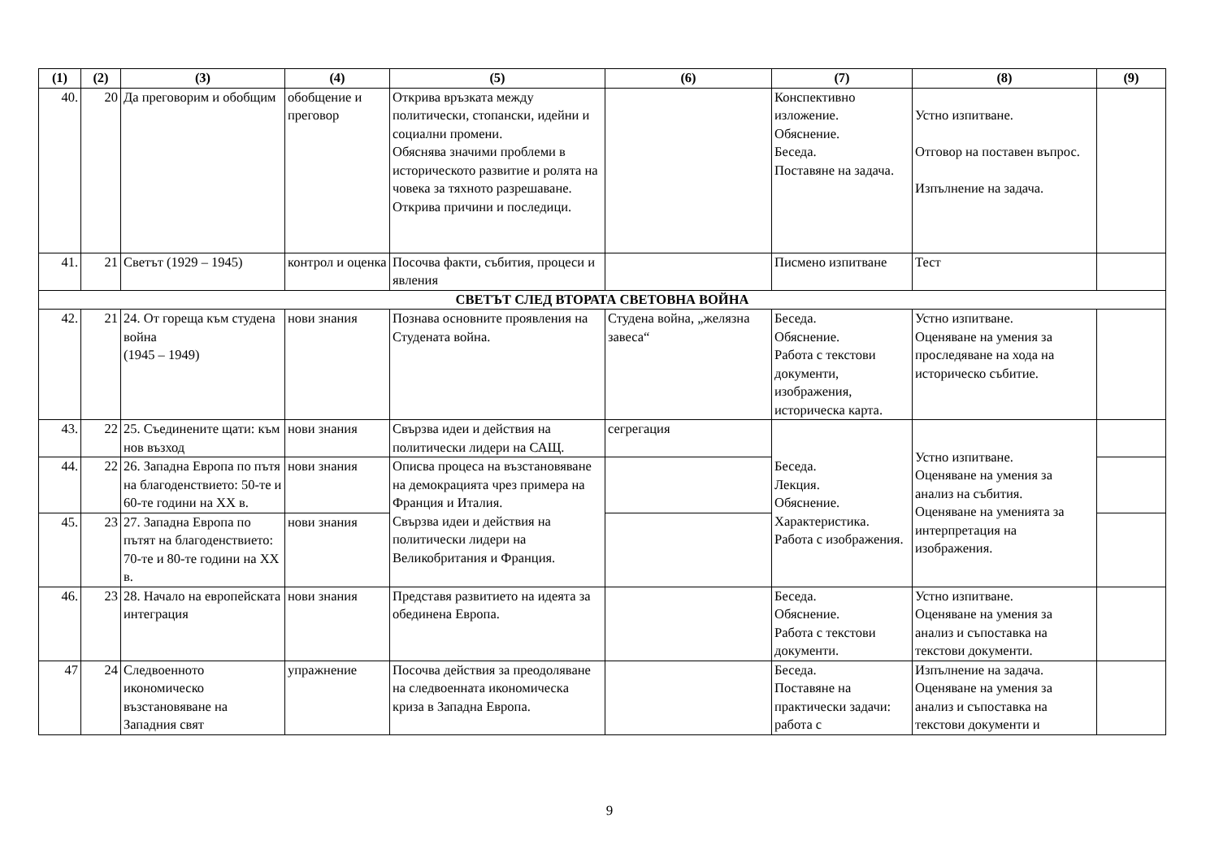| (1) | (2) | (3) | (4) | (5) | (6) | (7) | (8) | (9) |
| --- | --- | --- | --- | --- | --- | --- | --- | --- |
| 40. | 20 | Да преговорим и обобщим | обобщение и преговор | Открива връзката между политически, стопански, идейни и социални промени. Обяснява значими проблеми в историческото развитие и ролята на човека за тяхното разрешаване. Открива причини и последици. | | Конспективно изложение. Обяснение. Беседа. Поставяне на задача. | Устно изпитване. Отговор на поставен въпрос. Изпълнение на задача. | |
| 41. | 21 | Светът (1929 – 1945) | контрол и оценка | Посочва факти, събития, процеси и явления | | Писмено изпитване | Тест | |
| СВЕТЪТ СЛЕД ВТОРАТА СВЕТОВНА ВОЙНА | | | | | | | | |
| 42. | 21 | 24. От гореща към студена война (1945 – 1949) | нови знания | Познава основните проявления на Студената война. | Студена война, „желязна завеса“ | Беседа. Обяснение. Работа с текстови документи, изображения, историческа карта. | Устно изпитване. Оценяване на умения за проследяване на хода на историческо събитие. | |
| 43. | 22 | 25. Съединените щати: към нов възход | нови знания | Свързва идеи и действия на политически лидери на САЩ. | сегрегация | Беседа. Лекция. Обяснение. Характеристика. Работа с изображения. | Устно изпитване. Оценяване на умения за анализ на събития. Оценяване на уменията за интерпретация на изображения. | |
| 44. | 22 | 26. Западна Европа по пътя на благоденствието: 50-те и 60-те години на ХХ в. | нови знания | Описва процеса на възстановяване на демокрацията чрез примера на Франция и Италия. Свързва идеи и действия на политически лидери на Великобритания и Франция. | | | | |
| 45. | 23 | 27. Западна Европа по пътят на благоденствието: 70-те и 80-те години на ХХ в. | нови знания | | | | | |
| 46. | 23 | 28. Начало на европейската интеграция | нови знания | Представя развитието на идеята за обединена Европа. | | Беседа. Обяснение. Работа с текстови документи. | Устно изпитване. Оценяване на умения за анализ и съпоставка на текстови документи. | |
| 47 | 24 | Следвоенното икономическо възстановяване на Западния свят | упражнение | Посочва действия за преодоляване на следвоенната икономическа криза в Западна Европа. | | Беседа. Поставяне на практически задачи: работа с | Изпълнение на задача. Оценяване на умения за анализ и съпоставка на текстови документи и | |
9